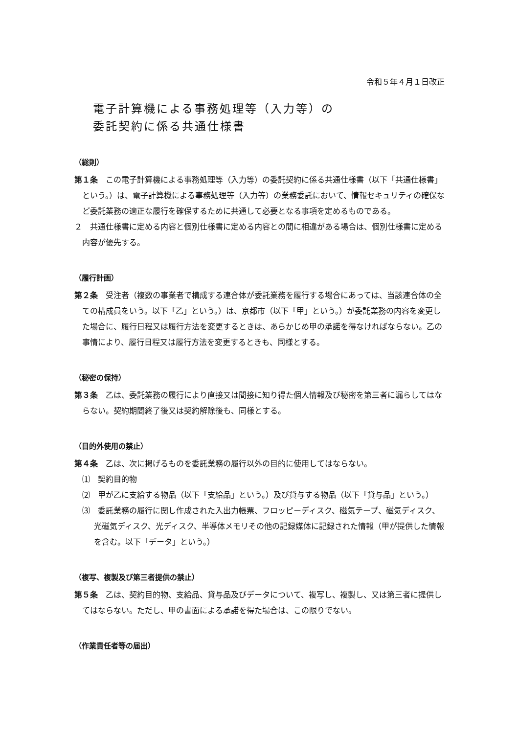令和５年４月１日改正
電子計算機による事務処理等（入力等）の
委託契約に係る共通仕様書
（総則）
第１条　この電子計算機による事務処理等（入力等）の委託契約に係る共通仕様書（以下「共通仕様書」という。）は、電子計算機による事務処理等（入力等）の業務委託において、情報セキュリティの確保など委託業務の適正な履行を確保するために共通して必要となる事項を定めるものである。
２　共通仕様書に定める内容と個別仕様書に定める内容との間に相違がある場合は、個別仕様書に定める内容が優先する。
（履行計画）
第２条　受注者（複数の事業者で構成する連合体が委託業務を履行する場合にあっては、当該連合体の全ての構成員をいう。以下「乙」という。）は、京都市（以下「甲」という。）が委託業務の内容を変更した場合に、履行日程又は履行方法を変更するときは、あらかじめ甲の承諾を得なければならない。乙の事情により、履行日程又は履行方法を変更するときも、同様とする。
（秘密の保持）
第３条　乙は、委託業務の履行により直接又は間接に知り得た個人情報及び秘密を第三者に漏らしてはならない。契約期間終了後又は契約解除後も、同様とする。
（目的外使用の禁止）
第４条　乙は、次に掲げるものを委託業務の履行以外の目的に使用してはならない。
⑴　契約目的物
⑵　甲が乙に支給する物品（以下「支給品」という。）及び貸与する物品（以下「貸与品」という。）
⑶　委託業務の履行に関し作成された入出力帳票、フロッピーディスク、磁気テープ、磁気ディスク、光磁気ディスク、光ディスク、半導体メモリその他の記録媒体に記録された情報（甲が提供した情報を含む。以下「データ」という。）
（複写、複製及び第三者提供の禁止）
第５条　乙は、契約目的物、支給品、貸与品及びデータについて、複写し、複製し、又は第三者に提供してはならない。ただし、甲の書面による承諾を得た場合は、この限りでない。
（作業責任者等の届出）